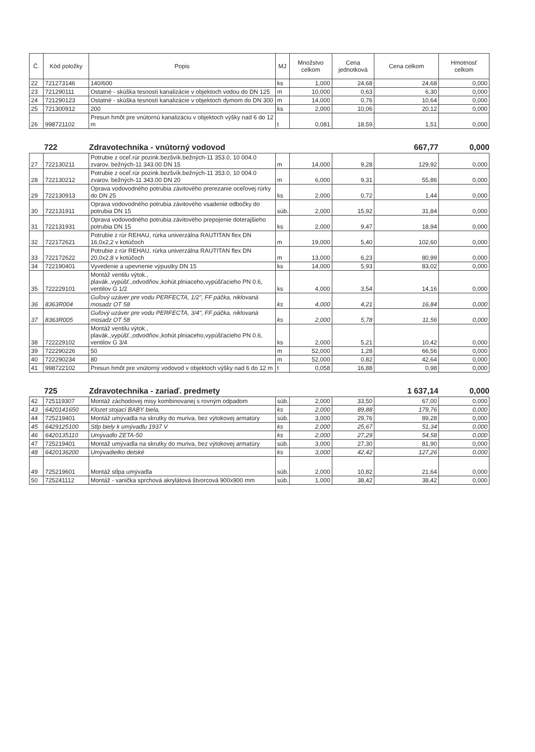| Č. | Kód položky | Popis | MJ | Množstvo celkom | Cena jednotková | Cena celkom | Hmotnosť celkom |
| --- | --- | --- | --- | --- | --- | --- | --- |
| 22 | 721273146 | 140/600 | ks | 1,000 | 24,68 | 24,68 | 0,000 |
| 23 | 721290111 | Ostatné - skúška tesnosti kanalizácie v objektoch vodou do DN 125 | m | 10,000 | 0,63 | 6,30 | 0,000 |
| 24 | 721290123 | Ostatné - skúška tesnosti kanalizácie v objektoch dymom do DN 300 | m | 14,000 | 0,76 | 10,64 | 0,000 |
| 25 | 721300912 | 200 | ks | 2,000 | 10,06 | 20,12 | 0,000 |
| 26 | 998721102 | Presun hmôt pre vnútornú kanalizáciu v objektoch výšky nad 6 do 12 m | t | 0,081 | 18,59 | 1,51 | 0,000 |
722 Zdravotechnika - vnútorný vodovod 667,77 0,000
| 27 | 722130211 | Potrubie z oceľ.rúr pozink.bezšvík.bežných-11 353.0, 10 004.0 zvarov. bežných-11 343.00 DN 15 | m | 14,000 | 9,28 | 129,92 | 0,000 |
| 28 | 722130212 | Potrubie z oceľ.rúr pozink.bezšvík.bežných-11 353.0, 10 004.0 zvarov. bežných-11 343.00 DN 20 | m | 6,000 | 9,31 | 55,86 | 0,000 |
| 29 | 722130913 | Oprava vodovodného potrubia závitového prerezanie oceľovej rúrky do DN 25 | ks | 2,000 | 0,72 | 1,44 | 0,000 |
| 30 | 722131911 | Oprava vodovodného potrubia závitového vsadenie odbočky do potrubia DN 15 | súb. | 2,000 | 15,92 | 31,84 | 0,000 |
| 31 | 722131931 | Oprava vodovodného potrubia závitového prepojenie doterajšieho potrubia DN 15 | ks | 2,000 | 9,47 | 18,94 | 0,000 |
| 32 | 722172621 | Potrubie z rúr REHAU, rúrka univerzálna RAUTITAN flex DN 16,0x2,2 v kotúčoch | m | 19,000 | 5,40 | 102,60 | 0,000 |
| 33 | 722172622 | Potrubie z rúr REHAU, rúrka univerzálna RAUTITAN flex DN 20,0x2,8 v kotúčoch | m | 13,000 | 6,23 | 80,99 | 0,000 |
| 34 | 722190401 | Vyvedenie a upevnenie výpustky DN 15 | ks | 14,000 | 5,93 | 83,02 | 0,000 |
| 35 | 722229101 | Montáž ventilu výtok., plavák.,vypúšť.,odvodňov.,kohút.plniaceho,vypúšťacieho PN 0.6, ventilov G 1/2 | ks | 4,000 | 3,54 | 14,16 | 0,000 |
| 36 | 8363R004 | Guľový uzáver pre vodu PERFECTA, 1/2", FF páčka, niklovaná mosadz OT 58 | ks | 4,000 | 4,21 | 16,84 | 0,000 |
| 37 | 8363R005 | Guľový uzáver pre vodu PERFECTA, 3/4", FF páčka, niklovaná mosadz OT 58 | ks | 2,000 | 5,78 | 11,56 | 0,000 |
| 38 | 722229102 | Montáž ventilu výtok., plavák.,vypúšť.,odvodňov.,kohút.plniaceho,vypúšťacieho PN 0.6, ventilov G 3/4 | ks | 2,000 | 5,21 | 10,42 | 0,000 |
| 39 | 722290226 | 50 | m | 52,000 | 1,28 | 66,56 | 0,000 |
| 40 | 722290234 | 80 | m | 52,000 | 0,82 | 42,64 | 0,000 |
| 41 | 998722102 | Presun hmôt pre vnútorný vodovod v objektoch výšky nad 6 do 12 m | t | 0,058 | 16,88 | 0,98 | 0,000 |
725 Zdravotechnika - zariaď. predmety 1 637,14 0,000
| 42 | 725119307 | Montáž záchodovej misy kombinovanej s rovným odpadom | súb. | 2,000 | 33,50 | 67,00 | 0,000 |
| 43 | 6420141650 | Klozet stojací BABY biela, | ks | 2,000 | 89,88 | 179,76 | 0,000 |
| 44 | 725219401 | Montáž umývadla na skrutky do muriva, bez výtokovej armatúry | súb. | 3,000 | 29,76 | 89,28 | 0,000 |
| 45 | 6429125100 | Stĺp biely k umývadlu 1937 V | ks | 2,000 | 25,67 | 51,34 | 0,000 |
| 46 | 6420135110 | Umývadlo ZETA-50 | ks | 2,000 | 27,29 | 54,58 | 0,000 |
| 47 | 725219401 | Montáž umývadla na skrutky do muriva, bez výtokovej armatúry | súb. | 3,000 | 27,30 | 81,90 | 0,000 |
| 48 | 6420136200 | Umývadielko detské | ks | 3,000 | 42,42 | 127,26 | 0,000 |
| 49 | 725219601 | Montáž stĺpa umývadla | súb. | 2,000 | 10,82 | 21,64 | 0,000 |
| 50 | 725241112 | Montáž - vanička sprchová akrylátová štvorcová 900x900 mm | súb. | 1,000 | 38,42 | 38,42 | 0,000 |